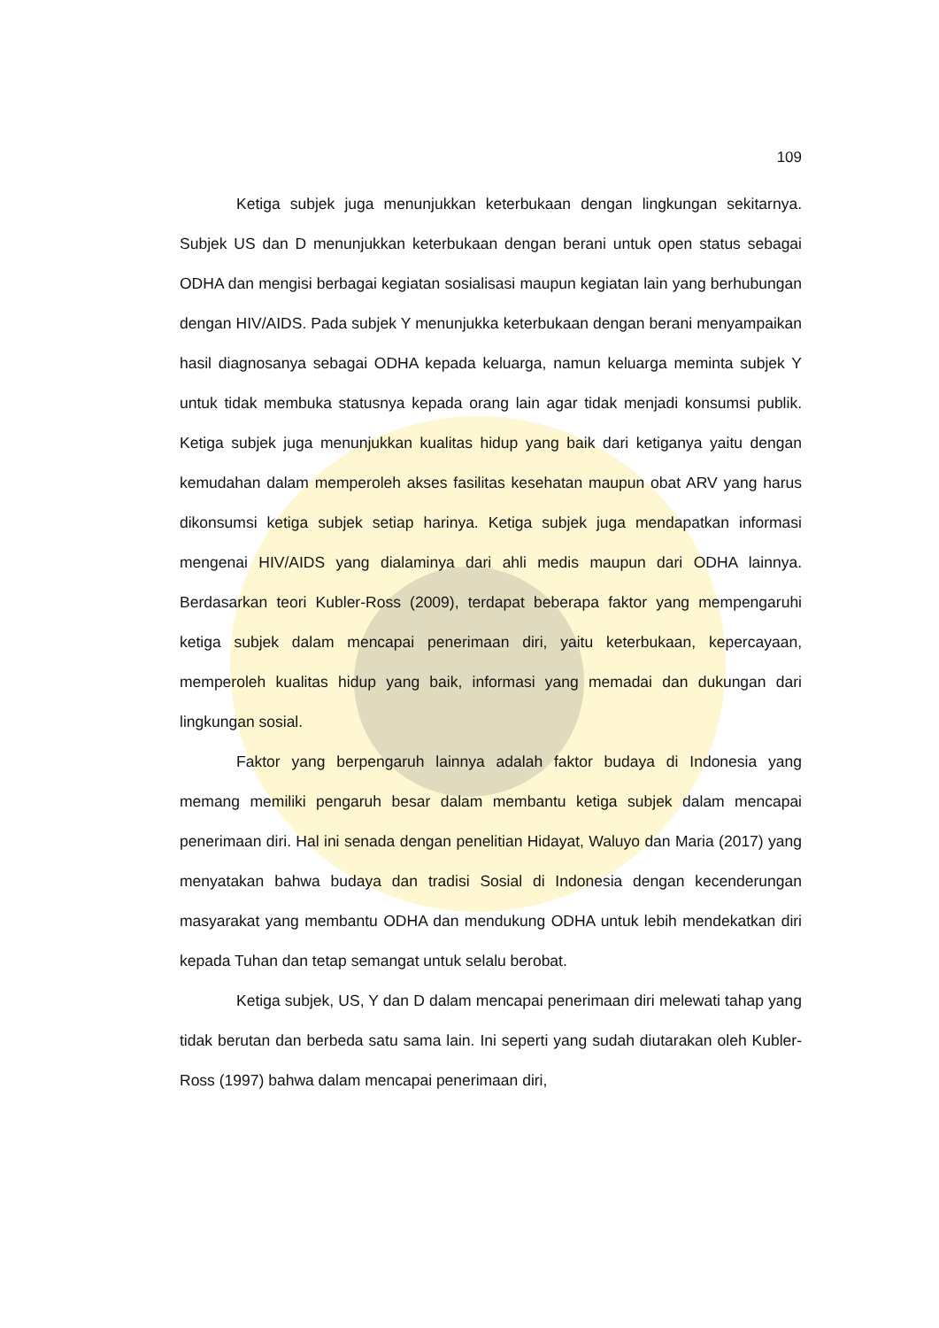109
Ketiga subjek juga menunjukkan keterbukaan dengan lingkungan sekitarnya. Subjek US dan D menunjukkan keterbukaan dengan berani untuk open status sebagai ODHA dan mengisi berbagai kegiatan sosialisasi maupun kegiatan lain yang berhubungan dengan HIV/AIDS. Pada subjek Y menunjukka keterbukaan dengan berani menyampaikan hasil diagnosanya sebagai ODHA kepada keluarga, namun keluarga meminta subjek Y untuk tidak membuka statusnya kepada orang lain agar tidak menjadi konsumsi publik. Ketiga subjek juga menunjukkan kualitas hidup yang baik dari ketiganya yaitu dengan kemudahan dalam memperoleh akses fasilitas kesehatan maupun obat ARV yang harus dikonsumsi ketiga subjek setiap harinya. Ketiga subjek juga mendapatkan informasi mengenai HIV/AIDS yang dialaminya dari ahli medis maupun dari ODHA lainnya. Berdasarkan teori Kubler-Ross (2009), terdapat beberapa faktor yang mempengaruhi ketiga subjek dalam mencapai penerimaan diri, yaitu keterbukaan, kepercayaan, memperoleh kualitas hidup yang baik, informasi yang memadai dan dukungan dari lingkungan sosial.
Faktor yang berpengaruh lainnya adalah faktor budaya di Indonesia yang memang memiliki pengaruh besar dalam membantu ketiga subjek dalam mencapai penerimaan diri. Hal ini senada dengan penelitian Hidayat, Waluyo dan Maria (2017) yang menyatakan bahwa budaya dan tradisi Sosial di Indonesia dengan kecenderungan masyarakat yang membantu ODHA dan mendukung ODHA untuk lebih mendekatkan diri kepada Tuhan dan tetap semangat untuk selalu berobat.
Ketiga subjek, US, Y dan D dalam mencapai penerimaan diri melewati tahap yang tidak berutan dan berbeda satu sama lain. Ini seperti yang sudah diutarakan oleh Kubler-Ross (1997) bahwa dalam mencapai penerimaan diri,